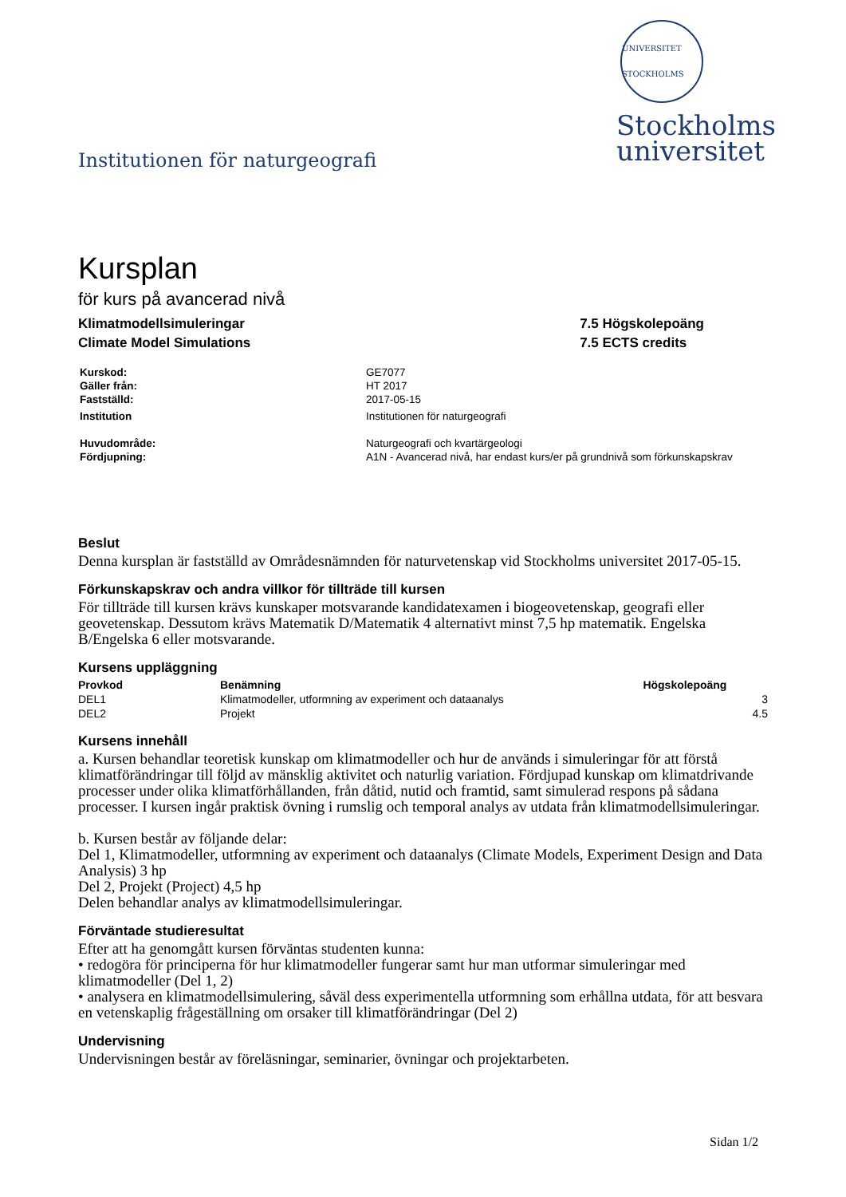Institutionen för naturgeografi
UNIVERSITET STOCKHOLMS
Stockholms
universitet
Kursplan
för kurs på avancerad nivå
Klimatmodellsimuleringar
Climate Model Simulations
7.5 Högskolepoäng
7.5 ECTS credits
| Kurskod: | GE7077 |
| Gäller från: | HT 2017 |
| Fastställd: | 2017-05-15 |
| Institution | Institutionen för naturgeografi |
| Huvudområde: | Naturgeografi och kvartärgeologi |
| Fördjupning: | A1N - Avancerad nivå, har endast kurs/er på grundnivå som förkunskapskrav |
Beslut
Denna kursplan är fastställd av Områdesnämnden för naturvetenskap vid Stockholms universitet 2017-05-15.
Förkunskapskrav och andra villkor för tillträde till kursen
För tillträde till kursen krävs kunskaper motsvarande kandidatexamen i biogeovetenskap, geografi eller geovetenskap. Dessutom krävs Matematik D/Matematik 4 alternativt minst 7,5 hp matematik. Engelska B/Engelska 6 eller motsvarande.
Kursens uppläggning
| Provkod | Benämning | Högskolepoäng |
| --- | --- | --- |
| DEL1 | Klimatmodeller, utformning av experiment och dataanalys | 3 |
| DEL2 | Projekt | 4.5 |
Kursens innehåll
a. Kursen behandlar teoretisk kunskap om klimatmodeller och hur de används i simuleringar för att förstå klimatförändringar till följd av mänsklig aktivitet och naturlig variation. Fördjupad kunskap om klimatdrivande processer under olika klimatförhållanden, från dåtid, nutid och framtid, samt simulerad respons på sådana processer. I kursen ingår praktisk övning i rumslig och temporal analys av utdata från klimatmodellsimuleringar.
b. Kursen består av följande delar:
Del 1, Klimatmodeller, utformning av experiment och dataanalys (Climate Models, Experiment Design and Data Analysis) 3 hp
Del 2, Projekt (Project) 4,5 hp
Delen behandlar analys av klimatmodellsimuleringar.
Förväntade studieresultat
Efter att ha genomgått kursen förväntas studenten kunna:
• redogöra för principerna för hur klimatmodeller fungerar samt hur man utformar simuleringar med klimatmodeller (Del 1, 2)
• analysera en klimatmodellsimulering, såväl dess experimentella utformning som erhållna utdata, för att besvara en vetenskaplig frågeställning om orsaker till klimatförändringar (Del 2)
Undervisning
Undervisningen består av föreläsningar, seminarier, övningar och projektarbeten.
Sidan 1/2